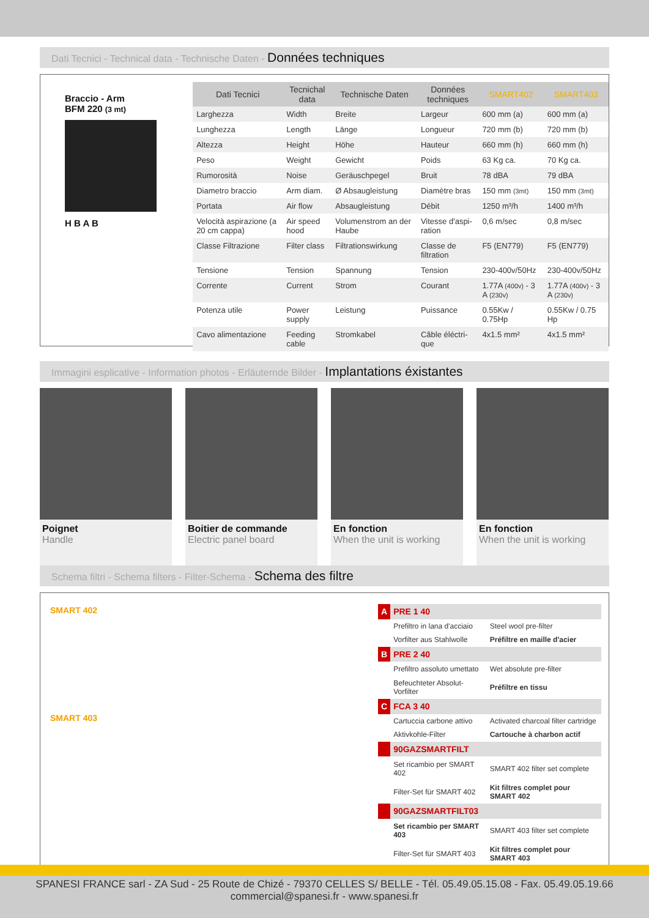Dati Tecnici - Technical data - Technische Daten - Données techniques
Braccio - Arm
BFM 220 (3 mt)
H B A B
| Dati Tecnici | Tecnichal data | Technische Daten | Données techniques | SMART402 | SMART403 |
| --- | --- | --- | --- | --- | --- |
| Larghezza | Width | Breite | Largeur | 600 mm (a) | 600 mm (a) |
| Lunghezza | Length | Länge | Longueur | 720 mm (b) | 720 mm (b) |
| Altezza | Height | Höhe | Hauteur | 660 mm (h) | 660 mm (h) |
| Peso | Weight | Gewicht | Poids | 63 Kg ca. | 70 Kg ca. |
| Rumorosità | Noise | Geräuschpegel | Bruit | 78 dBA | 79 dBA |
| Diametro braccio | Arm diam. | Ø Absaugleistung | Diamètre bras | 150 mm (3mt) | 150 mm (3mt) |
| Portata | Air flow | Absaugleistung | Débit | 1250 m³/h | 1400 m³/h |
| Velocità aspirazione (a 20 cm cappa) | Air speed hood | Volumenstrom an der Haube | Vitesse d'aspi-ration | 0,6 m/sec | 0,8 m/sec |
| Classe Filtrazione | Filter class | Filtrationswirkung | Classe de filtration | F5 (EN779) | F5 (EN779) |
| Tensione | Tension | Spannung | Tension | 230-400v/50Hz | 230-400v/50Hz |
| Corrente | Current | Strom | Courant | 1.77A (400v) - 3 A (230v) | 1.77A (400v) - 3 A (230v) |
| Potenza utile | Power supply | Leistung | Puissance | 0.55Kw / 0.75Hp | 0.55Kw / 0.75 Hp |
| Cavo alimentazione | Feeding cable | Stromkabel | Câble éléctri-que | 4x1.5 mm² | 4x1.5 mm² |
Immagini esplicative - Information photos - Erläuternde Bilder - Implantations éxistantes
Poignet
Handle
Boitier de commande
Electric panel board
En fonction
When the unit is working
En fonction
When the unit is working
Schema filtri - Schema filters - Filter-Schema - Schema des filtre
SMART 402
SMART 403
| A | PRE 1 40 | |
| | Prefiltro in lana d'acciaio | Steel wool pre-filter |
| | Vorfilter aus Stahlwolle | Préfiltre en maille d'acier |
| B | PRE 2 40 | |
| | Prefiltro assoluto umettato | Wet absolute pre-filter |
| | Befeuchteter Absolut-Vorfilter | Préfiltre en tissu |
| C | FCA 3 40 | |
| | Cartuccia carbone attivo | Activated charcoal filter cartridge |
| | Aktivkohle-Filter | Cartouche à charbon actif |
| | 90GAZSMARTFILT | |
| | Set ricambio per SMART 402 | SMART 402 filter set complete |
| | Filter-Set für SMART 402 | Kit filtres complet pour SMART 402 |
| | 90GAZSMARTFILT03 | |
| | Set ricambio per SMART 403 | SMART 403 filter set complete |
| | Filter-Set für SMART 403 | Kit filtres complet pour SMART 403 |
SPANESI FRANCE sarl - ZA Sud - 25 Route de Chizé - 79370 CELLES S/ BELLE - Tél. 05.49.05.15.08 - Fax. 05.49.05.19.66
commercial@spanesi.fr - www.spanesi.fr